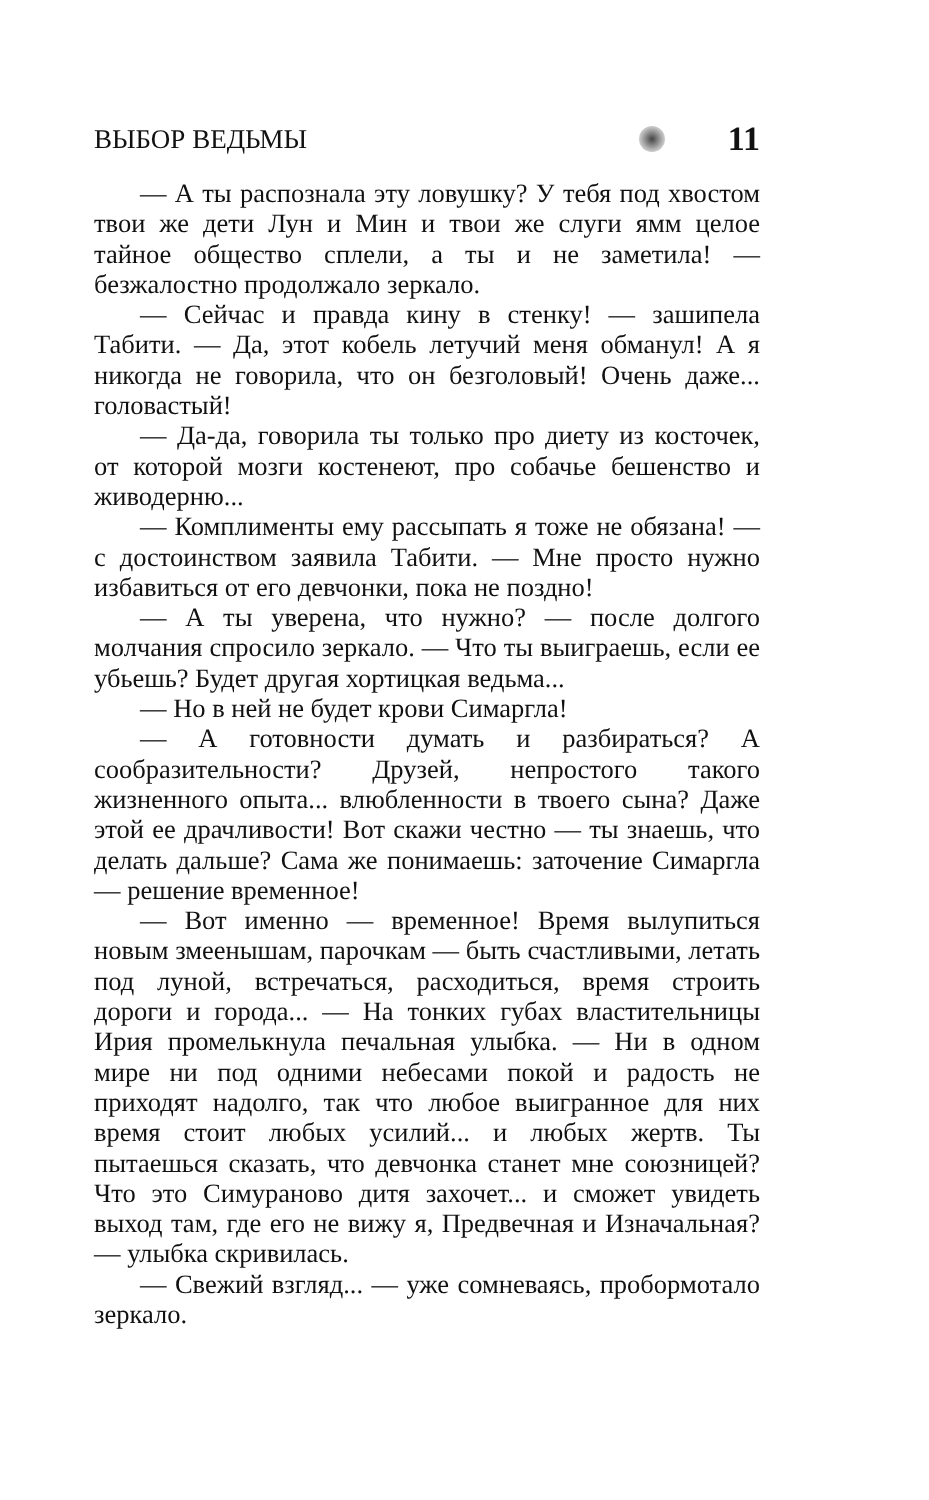ВЫБОР ВЕДЬМЫ 11
— А ты распознала эту ловушку? У тебя под хвостом твои же дети Лун и Мин и твои же слуги ямм целое тайное общество сплели, а ты и не заметила! — безжалостно продолжало зеркало.
— Сейчас и правда кину в стенку! — зашипела Табити. — Да, этот кобель летучий меня обманул! А я никогда не говорила, что он безголовый! Очень даже... головастый!
— Да-да, говорила ты только про диету из косточек, от которой мозги костенеют, про собачье бешенство и живодерню...
— Комплименты ему рассыпать я тоже не обязана! — с достоинством заявила Табити. — Мне просто нужно избавиться от его девчонки, пока не поздно!
— А ты уверена, что нужно? — после долгого молчания спросило зеркало. — Что ты выиграешь, если ее убьешь? Будет другая хортицкая ведьма...
— Но в ней не будет крови Симаргла!
— А готовности думать и разбираться? А сообразительности? Друзей, непростого такого жизненного опыта... влюбленности в твоего сына? Даже этой ее драчливости! Вот скажи честно — ты знаешь, что делать дальше? Сама же понимаешь: заточение Симаргла — решение временное!
— Вот именно — временное! Время вылупиться новым змеенышам, парочкам — быть счастливыми, летать под луной, встречаться, расходиться, время строить дороги и города... — На тонких губах властительницы Ирия промелькнула печальная улыбка. — Ни в одном мире ни под одними небесами покой и радость не приходят надолго, так что любое выигранное для них время стоит любых усилий... и любых жертв. Ты пытаешься сказать, что девчонка станет мне союзницей? Что это Симураново дитя захочет... и сможет увидеть выход там, где его не вижу я, Предвечная и Изначальная? — улыбка скривилась.
— Свежий взгляд... — уже сомневаясь, пробормотало зеркало.